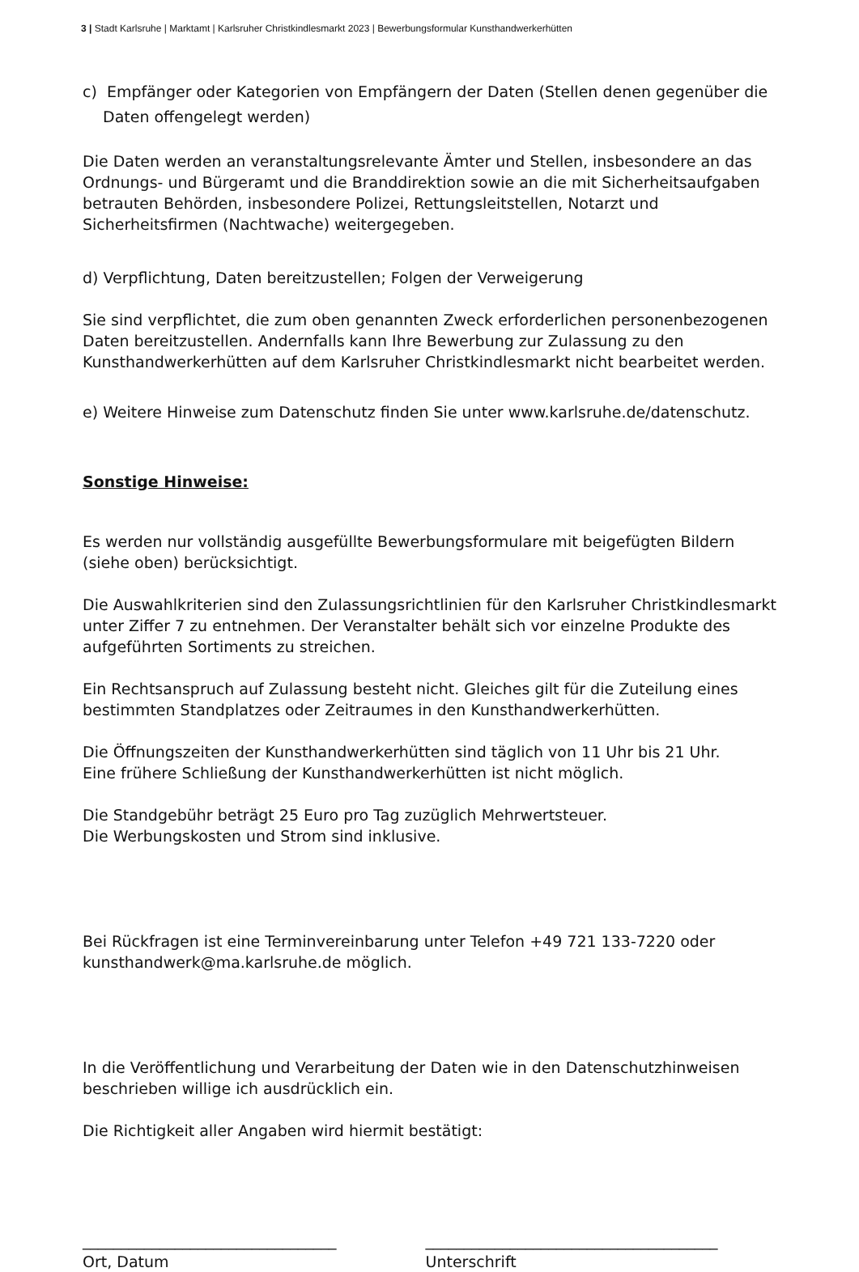3 | Stadt Karlsruhe | Marktamt | Karlsruher Christkindlesmarkt 2023 | Bewerbungsformular Kunsthandwerkerhütten
c) Empfänger oder Kategorien von Empfängern der Daten (Stellen denen gegenüber die Daten offengelegt werden)
Die Daten werden an veranstaltungsrelevante Ämter und Stellen, insbesondere an das Ordnungs- und Bürgeramt und die Branddirektion sowie an die mit Sicherheitsaufgaben betrauten Behörden, insbesondere Polizei, Rettungsleitstellen, Notarzt und Sicherheitsfirmen (Nachtwache) weitergegeben.
d) Verpflichtung, Daten bereitzustellen; Folgen der Verweigerung
Sie sind verpflichtet, die zum oben genannten Zweck erforderlichen personenbezogenen Daten bereitzustellen. Andernfalls kann Ihre Bewerbung zur Zulassung zu den Kunsthandwerkerhütten auf dem Karlsruher Christkindlesmarkt nicht bearbeitet werden.
e) Weitere Hinweise zum Datenschutz finden Sie unter www.karlsruhe.de/datenschutz.
Sonstige Hinweise:
Es werden nur vollständig ausgefüllte Bewerbungsformulare mit beigefügten Bildern (siehe oben) berücksichtigt.
Die Auswahlkriterien sind den Zulassungsrichtlinien für den Karlsruher Christkindlesmarkt unter Ziffer 7 zu entnehmen. Der Veranstalter behält sich vor einzelne Produkte des aufgeführten Sortiments zu streichen.
Ein Rechtsanspruch auf Zulassung besteht nicht. Gleiches gilt für die Zuteilung eines bestimmten Standplatzes oder Zeitraumes in den Kunsthandwerkerhütten.
Die Öffnungszeiten der Kunsthandwerkerhütten sind täglich von 11 Uhr bis 21 Uhr.
Eine frühere Schließung der Kunsthandwerkerhütten ist nicht möglich.
Die Standgebühr beträgt 25 Euro pro Tag zuzüglich Mehrwertsteuer.
Die Werbungskosten und Strom sind inklusive.
Bei Rückfragen ist eine Terminvereinbarung unter Telefon +49 721 133-7220 oder kunsthandwerk@ma.karlsruhe.de möglich.
In die Veröffentlichung und Verarbeitung der Daten wie in den Datenschutzhinweisen beschrieben willige ich ausdrücklich ein.
Die Richtigkeit aller Angaben wird hiermit bestätigt:
_________________________________
Ort, Datum
______________________________________
Unterschrift